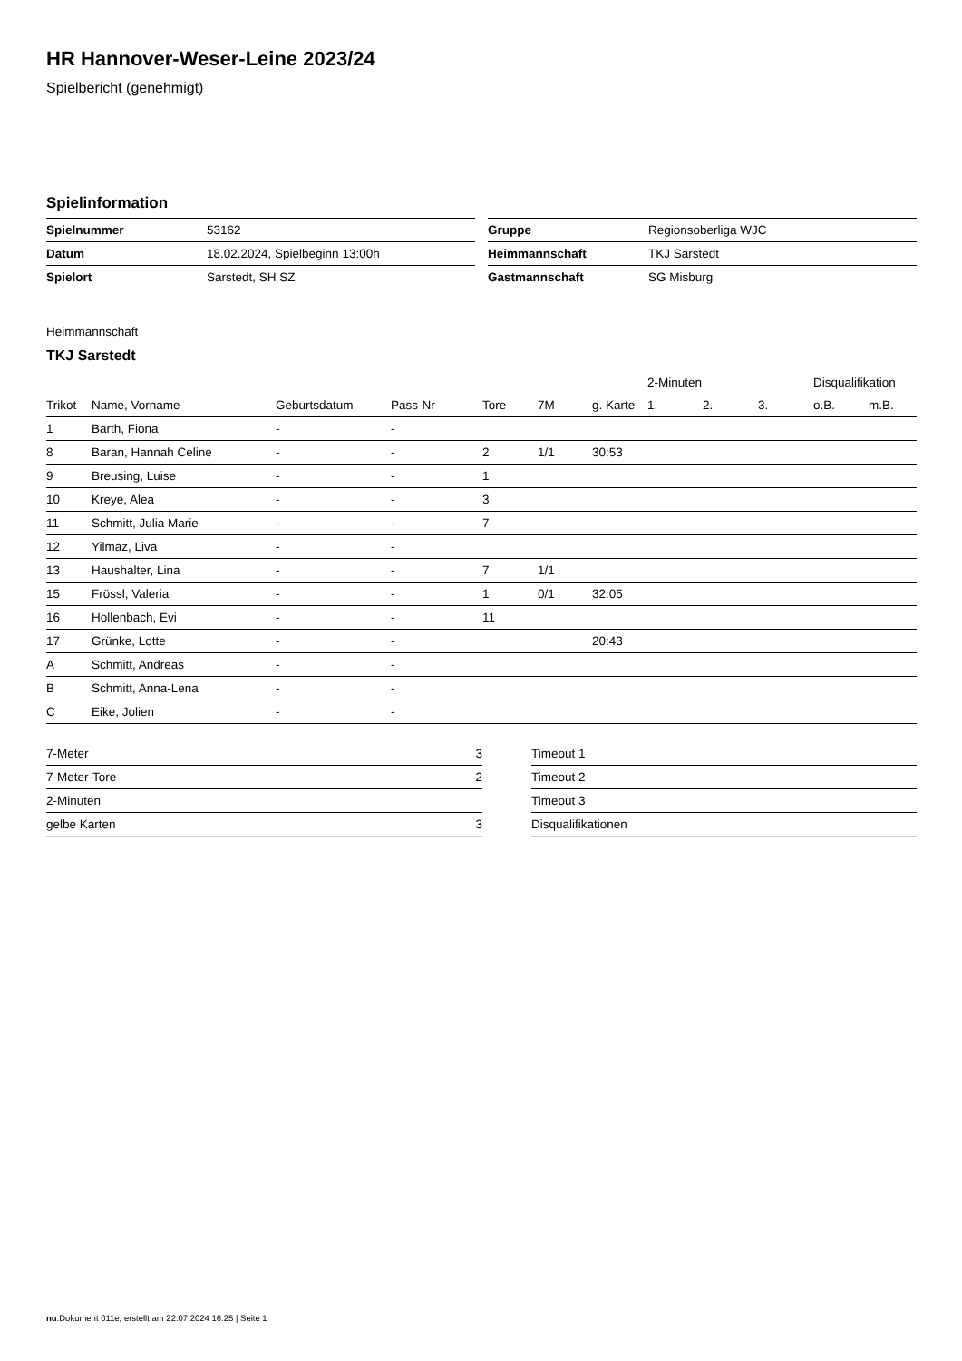HR Hannover-Weser-Leine 2023/24
Spielbericht (genehmigt)
Spielinformation
| Spielnummer | 53162 |
| Datum | 18.02.2024, Spielbeginn 13:00h |
| Spielort | Sarstedt, SH SZ |
| Gruppe | Regionsoberliga WJC |
| Heimmannschaft | TKJ Sarstedt |
| Gastmannschaft | SG Misburg |
Heimmannschaft
TKJ Sarstedt
| | | | | | | | 2-Minuten | | | Disqualifikation | |
| --- | --- | --- | --- | --- | --- | --- | --- | --- | --- | --- | --- |
| Trikot | Name, Vorname | Geburtsdatum | Pass-Nr | Tore | 7M | g. Karte | 1. | 2. | 3. | o.B. | m.B. |
| 1 | Barth, Fiona | - | - | | | | | | | | |
| 8 | Baran, Hannah Celine | - | - | 2 | 1/1 | 30:53 | | | | | |
| 9 | Breusing, Luise | - | - | 1 | | | | | | | |
| 10 | Kreye, Alea | - | - | 3 | | | | | | | |
| 11 | Schmitt, Julia Marie | - | - | 7 | | | | | | | |
| 12 | Yilmaz, Liva | - | - | | | | | | | | |
| 13 | Haushalter, Lina | - | - | 7 | 1/1 | | | | | | |
| 15 | Frössl, Valeria | - | - | 1 | 0/1 | 32:05 | | | | | |
| 16 | Hollenbach, Evi | - | - | 11 | | | | | | | |
| 17 | Grünke, Lotte | - | - | | | 20:43 | | | | | |
| A | Schmitt, Andreas | - | - | | | | | | | | |
| B | Schmitt, Anna-Lena | - | - | | | | | | | | |
| C | Eike, Jolien | - | - | | | | | | | | |
| 7-Meter | 3 |
| 7-Meter-Tore | 2 |
| 2-Minuten | |
| gelbe Karten | 3 |
| Timeout 1 |
| Timeout 2 |
| Timeout 3 |
| Disqualifikationen |
nu.Dokument 011e, erstellt am 22.07.2024 16:25 | Seite 1